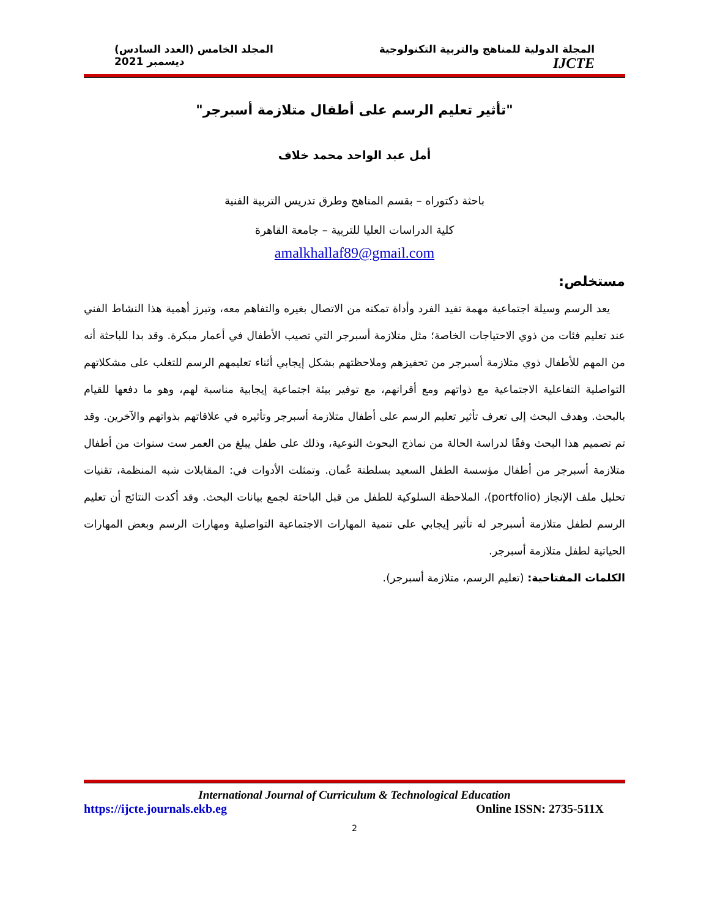المجلة الدولية للمناهج والتربية التكنولوجية
المجلد الخامس (العدد السادس)
IJCTE
ديسمبر 2021
"تأثير تعليم الرسم على أطفال متلازمة أسبرجر"
أمل عبد الواحد محمد خلاف
باحثة دكتوراه – بقسم المناهج وطرق تدريس التربية الفنية
كلية الدراسات العليا للتربية – جامعة القاهرة
amalkhallaf89@gmail.com
مستخلص:
يعد الرسم وسيلة اجتماعية مهمة تفيد الفرد وأداة تمكنه من الاتصال بغيره والتفاهم معه، وتبرز أهمية هذا النشاط الفني عند تعليم فئات من ذوي الاحتياجات الخاصة؛ مثل متلازمة أسبرجر التي تصيب الأطفال في أعمار مبكرة. وقد بدا للباحثة أنه من المهم للأطفال ذوي متلازمة أسبرجر من تحفيزهم وملاحظتهم بشكل إيجابي أثناء تعليمهم الرسم للتغلب على مشكلاتهم التواصلية التفاعلية الاجتماعية مع ذواتهم ومع أقرانهم، مع توفير بيئة اجتماعية إيجابية مناسبة لهم، وهو ما دفعها للقيام بالبحث. وهدف البحث إلى تعرف تأثير تعليم الرسم على أطفال متلازمة أسبرجر وتأثيره في علاقاتهم بذواتهم والآخرين. وقد تم تصميم هذا البحث وفقًا لدراسة الحالة من نماذج البحوث النوعية، وذلك على طفل يبلغ من العمر ست سنوات من أطفال متلازمة أسبرجر من أطفال مؤسسة الطفل السعيد بسلطنة عُمان. وتمثلت الأدوات في: المقابلات شبه المنظمة، تقنيات تحليل ملف الإنجاز (portfolio)، الملاحظة السلوكية للطفل من قبل الباحثة لجمع بيانات البحث. وقد أكدت النتائج أن تعليم الرسم لطفل متلازمة أسبرجر له تأثير إيجابي على تنمية المهارات الاجتماعية التواصلية ومهارات الرسم وبعض المهارات الحياتية لطفل متلازمة أسبرجر.
الكلمات المفتاحية: (تعليم الرسم، متلازمة أسبرجر).
International Journal of Curriculum & Technological Education
https://ijcte.journals.ekb.eg Online ISSN: 2735-511X
2